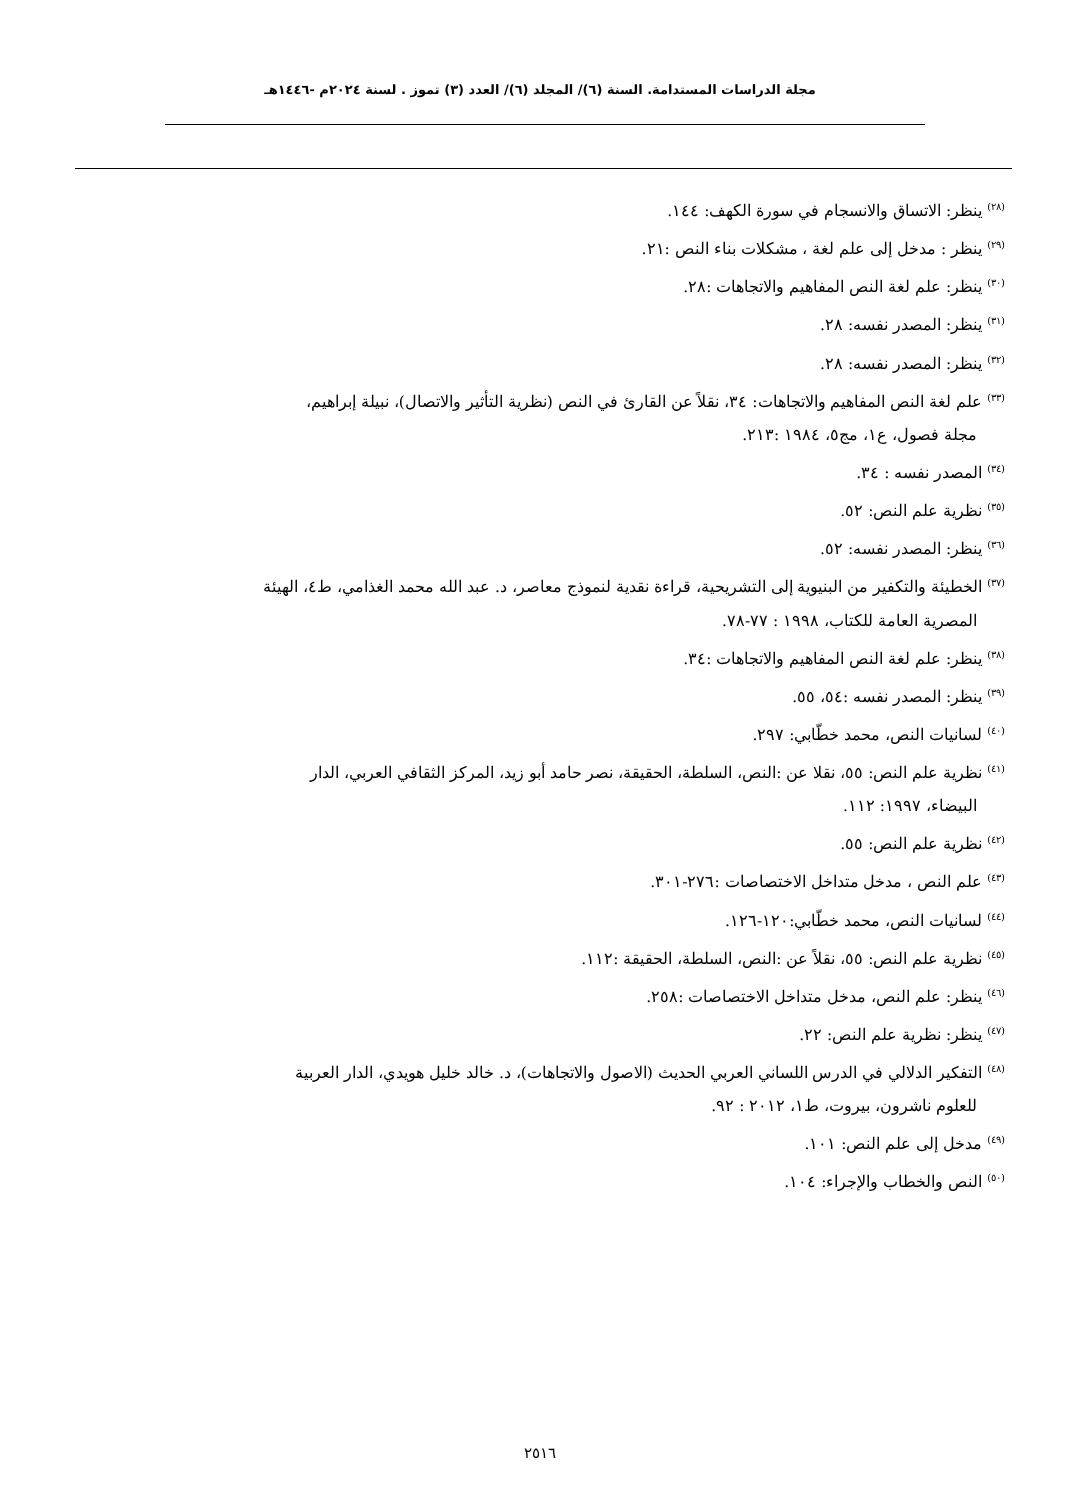مجلة الدراسات المستدامة. السنة (٦)/ المجلد (٦)/ العدد (٣) تموز . لسنة ٢٠٢٤م -١٤٤٦هـ
<sup>(٢٨)</sup> ينظر: الاتساق والانسجام في سورة الكهف: ١٤٤.
<sup>(٢٩)</sup> ينظر : مدخل إلى علم لغة ، مشكلات بناء النص :٢١.
<sup>(٣٠)</sup> ينظر: علم لغة النص المفاهيم والاتجاهات :٢٨.
<sup>(٣١)</sup> ينظر: المصدر نفسه: ٢٨.
<sup>(٣٢)</sup> ينظر: المصدر نفسه: ٢٨.
<sup>(٣٣)</sup> علم لغة النص المفاهيم والاتجاهات: ٣٤، نقلاً عن القارئ في النص (نظرية التأثير والاتصال)، نبيلة إبراهيم،
مجلة فصول، ع١، مج٥، ١٩٨٤ :٢١٣.
<sup>(٣٤)</sup> المصدر نفسه : ٣٤.
<sup>(٣٥)</sup> نظرية علم النص: ٥٢.
<sup>(٣٦)</sup> ينظر: المصدر نفسه: ٥٢.
<sup>(٣٧)</sup> الخطيئة والتكفير من البنيوية إلى التشريحية، قراءة نقدية لنموذج معاصر، د. عبد الله محمد الغذامي، ط٤، الهيئة
المصرية العامة للكتاب، ١٩٩٨ : ٧٧-٧٨.
<sup>(٣٨)</sup> ينظر: علم لغة النص المفاهيم والاتجاهات :٣٤.
<sup>(٣٩)</sup> ينظر: المصدر نفسه :٥٤، ٥٥.
<sup>(٤٠)</sup> لسانيات النص، محمد خطّابي: ٢٩٧.
<sup>(٤١)</sup> نظرية علم النص: ٥٥، نقلا عن :النص، السلطة، الحقيقة، نصر حامد أبو زيد، المركز الثقافي العربي، الدار
البيضاء، ١٩٩٧: ١١٢.
<sup>(٤٢)</sup> نظرية علم النص: ٥٥.
<sup>(٤٣)</sup> علم النص ، مدخل متداخل الاختصاصات :٢٧٦-٣٠١.
<sup>(٤٤)</sup> لسانيات النص، محمد خطّابي:١٢٠-١٢٦.
<sup>(٤٥)</sup> نظرية علم النص: ٥٥، نقلاً عن :النص، السلطة، الحقيقة :١١٢.
<sup>(٤٦)</sup> ينظر: علم النص، مدخل متداخل الاختصاصات :٢٥٨.
<sup>(٤٧)</sup> ينظر: نظرية علم النص: ٢٢.
<sup>(٤٨)</sup> التفكير الدلالي في الدرس اللساني العربي الحديث (الاصول والاتجاهات)، د. خالد خليل هويدي، الدار العربية
للعلوم ناشرون، بيروت، ط١، ٢٠١٢ : ٩٢.
<sup>(٤٩)</sup> مدخل إلى علم النص: ١٠١.
<sup>(٥٠)</sup> النص والخطاب والإجراء: ١٠٤.
٢٥١٦